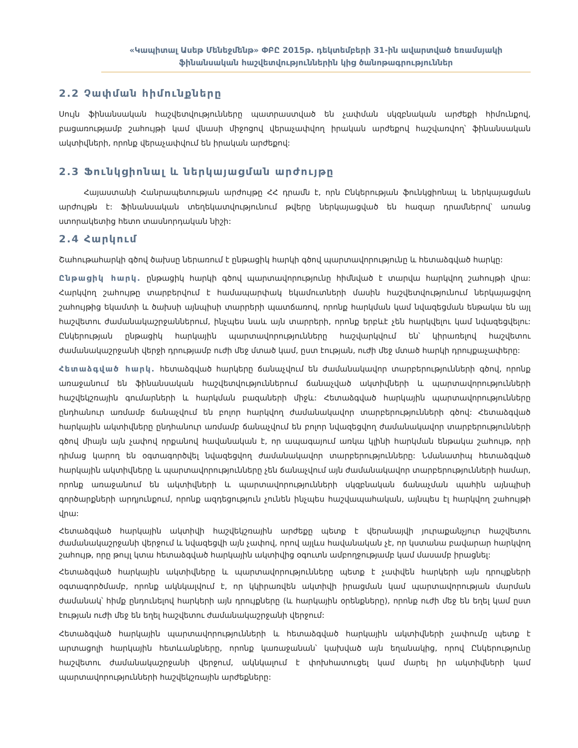«Կապիտալ Ասեթ Մենեջմենթ» ՓԲԸ 2015թ. դեկտեմբերի 31-ին ավարտված եռամսյակի
ֆինանսական հաշվետվություններին կից ծանոթագրություններ
2.2 Չափման հիմունքները
Սույն ֆինանսական հաշվետվությունները պատրաստված են չափման սկզբնական արժեքի հիմունքով, բացառությամբ շահույթի կամ վնասի միջոցով վերաչափվող իրական արժեքով հաշվառվող՝ ֆինանսական ակտիվների, որոնք վերաչափվում են իրական արժեքով:
2.3 Ֆունկցիոնալ և ներկայացման արժույթը
Հայաստանի Հանրապետության արժույթը ՀՀ դրամն է, որն Ընկերության ֆունկցիոնալ և ներկայացման արժույթն է: Ֆինանսական տեղեկատվությունում թվերը ներկայացված են հազար դրամներով՝ առանց ստորակետից հետո տասնորդական նիշի:
2.4 Հարկում
Շահութահարկի գծով ծախսը ներառում է ընթացիկ հարկի գծով պարտավորությունը և հետաձգված հարկը:
Ընթացիկ հարկ. ընթացիկ հարկի գծով պարտավորությունը հիմնված է տարվա հարկվող շահույթի վրա: Հարկվող շահույթը տարբերվում է համապարփակ եկամուտների մասին հաշվետվությունում ներկայացվող շահույթից եկամտի և ծախսի այնպիսի տարրերի պատճառով, որոնք հարկման կամ նվազեցման ենթակա են այլ հաշվետու ժամանակաշրջաններում, ինչպես նաև այն տարրերի, որոնք երբևէ չեն հարկվելու կամ նվազեցվելու: Ընկերության ընթացիկ հարկային պարտավորությունները հաշվարկվում են՝ կիրառելով հաշվետու ժամանակաշրջանի վերջի դրությամբ ուժի մեջ մտած կամ, ըստ էության, ուժի մեջ մտած հարկի դրույքաչափերը:
Հետաձգված հարկ. հետաձգված հարկերը ճանաչվում են ժամանակավոր տարբերությունների գծով, որոնք առաջանում են ֆինանսական հաշվետվություններում ճանաչված ակտիվների և պարտավորությունների հաշվեկշռային գումարների և հարկման բազաների միջև: Հետաձգված հարկային պարտավորությունները ընդհանուր առմամբ ճանաչվում են բոլոր հարկվող ժամանակավոր տարբերությունների գծով: Հետաձգված հարկային ակտիվները ընդհանուր առմամբ ճանաչվում են բոլոր նվազեցվող ժամանակավոր տարբերությունների գծով միայն այն չափով որքանով հավանական է, որ ապագայում առկա կլինի հարկման ենթակա շահույթ, որի դիմաց կարող են օգտագործվել նվազեցվող ժամանակավոր տարբերությունները: Նմանատիպ հետաձգված հարկային ակտիվները և պարտավորությունները չեն ճանաչվում այն ժամանակավոր տարբերությունների համար, որոնք առաջանում են ակտիվների և պարտավորությունների սկզբնական ճանաչման պահին այնպիսի գործարքների արդյունքում, որոնք ազդեցություն չունեն ինչպես հաշվապահական, այնպես էլ հարկվող շահույթի վրա:
Հետաձգված հարկային ակտիվի հաշվեկշռային արժեքը պետք է վերանայվի յուրաքանչյուր հաշվետու ժամանակաշրջանի վերջում և նվազեցվի այն չափով, որով այլևս հավանական չէ, որ կստանա բավարար հարկվող շահույթ, որը թույլ կտա հետաձգված հարկային ակտիվից օգուտն ամբողջությամբ կամ մասամբ իրացնել:
Հետաձգված հարկային ակտիվները և պարտավորությունները պետք է չափվեն հարկերի այն դրույքների օգտագործմամբ, որոնք ակնկալվում է, որ կկիրառվեն ակտիվի իրացման կամ պարտավորության մարման ժամանակ՝ հիմք ընդունելով հարկերի այն դրույքները (և հարկային օրենքները), որոնք ուժի մեջ են եղել կամ ըստ էության ուժի մեջ են եղել հաշվետու ժամանակաշրջանի վերջում:
Հետաձգված հարկային պարտավորությունների և հետաձգված հարկային ակտիվների չափումը պետք է արտացոլի հարկային հետևանքները, որոնք կառաջանան՝ կախված այն եղանակից, որով Ընկերությունը հաշվետու ժամանակաշրջանի վերջում, ակնկալում է փոխհատուցել կամ մարել իր ակտիվների կամ պարտավորությունների հաշվեկշռային արժեքները: